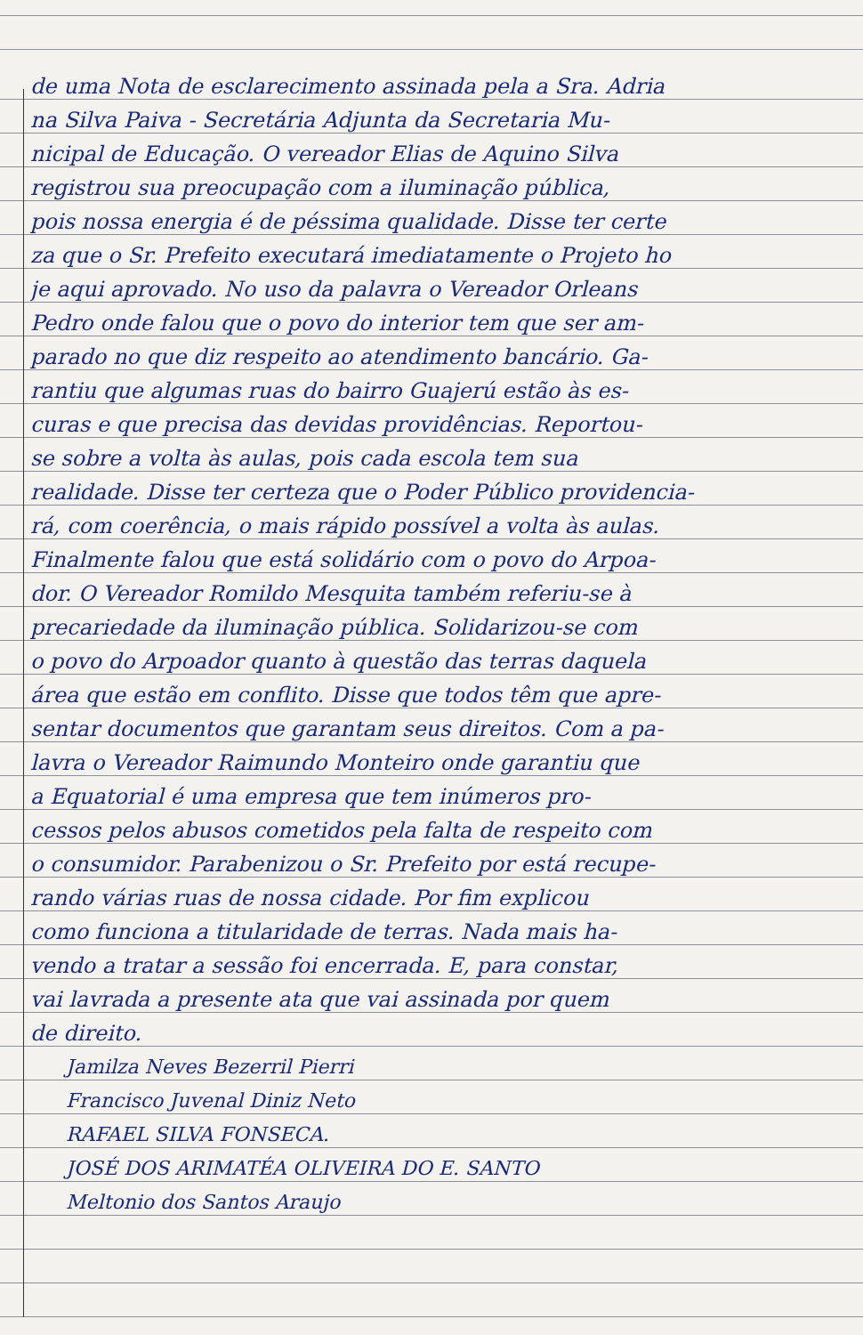de uma Nota de esclarecimento assinada pela a Sra. Adria
na Silva Paiva - Secretária Adjunta da Secretaria Mu-
nicipal de Educação. O vereador Elias de Aquino Silva
registrou sua preocupação com a iluminação pública,
pois nossa energia é de péssima qualidade. Disse ter certe
za que o Sr. Prefeito executará imediatamente o Projeto ho
je aqui aprovado. No uso da palavra o Vereador Orleans
Pedro onde falou que o povo do interior tem que ser am-
parado no que diz respeito ao atendimento bancário. Ga-
rantiu que algumas ruas do bairro Guajerú estão às es-
curas e que precisa das devidas providências. Reportou-
se sobre a volta às aulas, pois cada escola tem sua
realidade. Disse ter certeza que o Poder Público providencia-
rá, com coerência, o mais rápido possível a volta às aulas.
Finalmente falou que está solidário com o povo do Arpoa-
dor. O Vereador Romildo Mesquita também referiu-se à
precariedade da iluminação pública. Solidarizou-se com
o povo do Arpoador quanto à questão das terras daquela
área que estão em conflito. Disse que todos têm que apre-
sentar documentos que garantam seus direitos. Com a pa-
lavra o Vereador Raimundo Monteiro onde garantiu que
a Equatorial é uma empresa que tem inúmeros pro-
cessos pelos abusos cometidos pela falta de respeito com
o consumidor. Parabenizou o Sr. Prefeito por está recupe-
rando várias ruas de nossa cidade. Por fim explicou
como funciona a titularidade de terras. Nada mais ha-
vendo a tratar a sessão foi encerrada. E, para constar,
vai lavrada a presente ata que vai assinada por quem
de direito.
Jamilza Neves Bezerril Pierri
Francisco Juvenal Diniz Neto
RAFAEL SILVA FONSECA.
JOSÉ DOS ARIMATÉA OLIVEIRA DO E. SANTO
Meltonio dos Santos Araujo